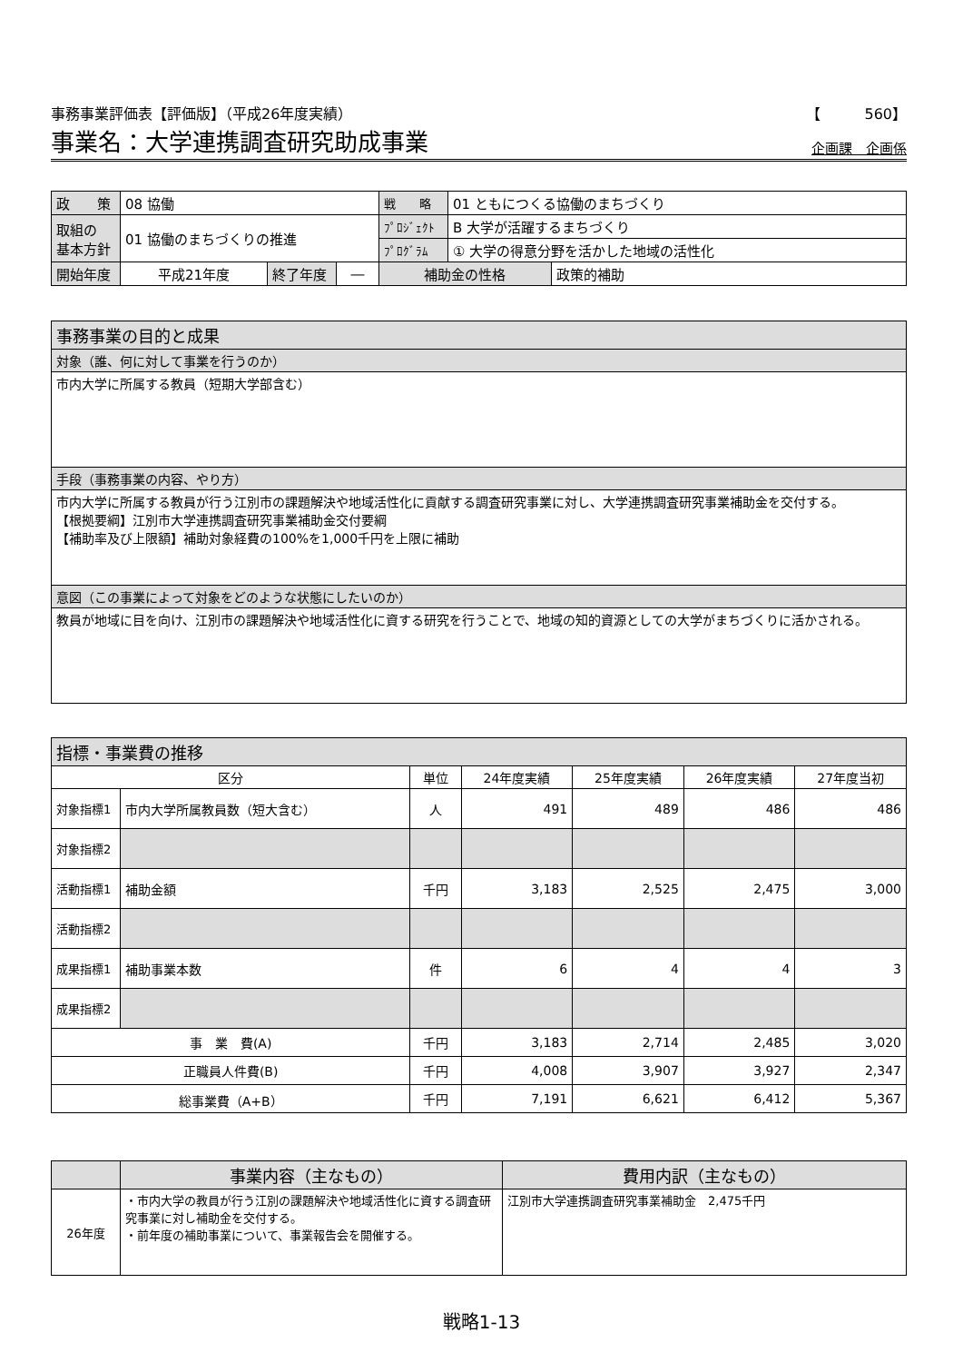事務事業評価表【評価版】（平成26年度実績） 【　　　560】
事業名：大学連携調査研究助成事業 企画課　企画係
| 政 策 | 08 協働 | | | 戦 略 | 01 ともにつくる協働のまちづくり | |
| 取組の 基本方針 | 01 協働のまちづくりの推進 | | | ﾌﾟﾛｼﾞｪｸﾄ | B 大学が活躍するまちづくり | |
| | | | | ﾌﾟﾛｸﾞﾗﾑ | ① 大学の得意分野を活かした地域の活性化 | |
| 開始年度 | 平成21年度 | 終了年度 | ― | 補助金の性格 | | 政策的補助 |
| 事務事業の目的と成果 |
| 対象（誰、何に対して事業を行うのか） |
| 市内大学に所属する教員（短期大学部含む） |
| 手段（事務事業の内容、やり方） |
| 市内大学に所属する教員が行う江別市の課題解決や地域活性化に貢献する調査研究事業に対し、大学連携調査研究事業補助金を交付する。 【根拠要綱】江別市大学連携調査研究事業補助金交付要綱 【補助率及び上限額】補助対象経費の100%を1,000千円を上限に補助 |
| 意図（この事業によって対象をどのような状態にしたいのか） |
| 教員が地域に目を向け、江別市の課題解決や地域活性化に資する研究を行うことで、地域の知的資源としての大学がまちづくりに活かされる。 |
| 指標・事業費の推移 | | | | | | |
| 区分 | | 単位 | 24年度実績 | 25年度実績 | 26年度実績 | 27年度当初 |
| 対象指標1 | 市内大学所属教員数（短大含む） | 人 | 491 | 489 | 486 | 486 |
| 対象指標2 | | | | | | |
| 活動指標1 | 補助金額 | 千円 | 3,183 | 2,525 | 2,475 | 3,000 |
| 活動指標2 | | | | | | |
| 成果指標1 | 補助事業本数 | 件 | 6 | 4 | 4 | 3 |
| 成果指標2 | | | | | | |
| 事 業 費(A) | | 千円 | 3,183 | 2,714 | 2,485 | 3,020 |
| 正職員人件費(B) | | 千円 | 4,008 | 3,907 | 3,927 | 2,347 |
| 総事業費（A+B） | | 千円 | 7,191 | 6,621 | 6,412 | 5,367 |
| | 事業内容（主なもの） | 費用内訳（主なもの） |
| 26年度 | ・市内大学の教員が行う江別の課題解決や地域活性化に資する調査研究事業に対し補助金を交付する。 ・前年度の補助事業について、事業報告会を開催する。 | 江別市大学連携調査研究事業補助金 2,475千円 |
戦略1-13